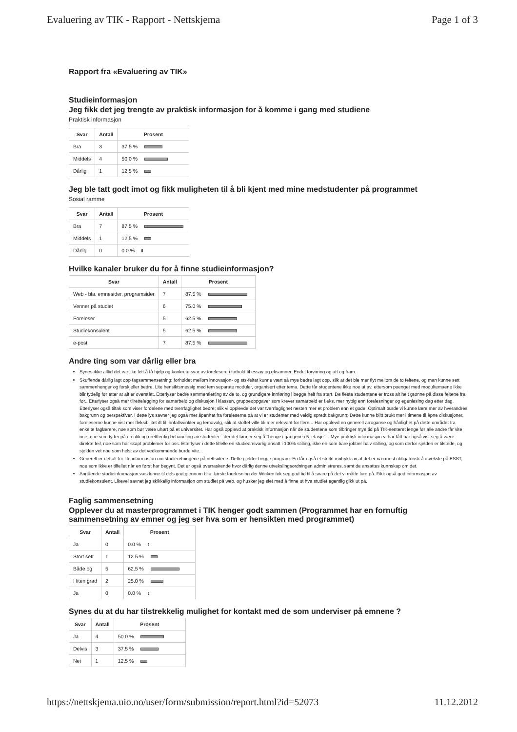Evaluering av TIK - Rapport - Nettskjema Page 1 of 3
Rapport fra «Evaluering av TIK»
Studieinformasjon
Jeg fikk det jeg trengte av praktisk informasjon for å komme i gang med studiene
Praktisk informasjon
| Svar | Antall | Prosent |
| --- | --- | --- |
| Bra | 3 | 37.5 % |
| Middels | 4 | 50.0 % |
| Dårlig | 1 | 12.5 % |
Jeg ble tatt godt imot og fikk muligheten til å bli kjent med mine medstudenter på programmet
Sosial ramme
| Svar | Antall | Prosent |
| --- | --- | --- |
| Bra | 7 | 87.5 % |
| Middels | 1 | 12.5 % |
| Dårlig | 0 | 0.0 % |
Hvilke kanaler bruker du for å finne studieinformasjon?
| Svar | Antall | Prosent |
| --- | --- | --- |
| Web - bla. emnesider, programsider | 7 | 87.5 % |
| Venner på studiet | 6 | 75.0 % |
| Foreleser | 5 | 62.5 % |
| Studiekonsulent | 5 | 62.5 % |
| e-post | 7 | 87.5 % |
Andre ting som var dårlig eller bra
Synes ikke alltid det var like lett å få hjelp og konkrete svar av forelesere i forhold til essay og eksamner. Endel forvirring og att og fram.
Skuffende dårlig lagt opp fagsammensetning: forholdet mellom innovasjon- og sts-feltet kunne vært så mye bedre lagt opp, slik at det ble mer flyt mellom de to feltene, og man kunne sett sammenhenger og forskjeller bedre. Lite hensiktsmessig med fem separate moduler, organisert etter tema. Dette får studentene ikke noe ut av, ettersom poenget med modultemaene ikke blir tydelig før etter at alt er overstått. Etterlyser bedre sammenfletting av de to, og grundigere innføring i begge helt fra start. De fleste studentene er tross alt helt grønne på disse feltene fra før.. Etterlyser også mer tilrettelegging for samarbeid og diskusjon i klassen, gruppeoppgaver som krever samarbeid er f.eks. mer nyttig enn forelesninger og egenlesing dag etter dag. Etterlyser også tiltak som viser fordelene med tverrfaglighet bedre; slik vi opplevde det var tverrfaglighet nesten mer et problem enn et gode. Optimalt burde vi kunne lære mer av hverandres bakgrunn og perspektiver. I dette lys savner jeg også mer åpenhet fra foreleserne på at vi er studenter med veldig spredt bakgrunn; Dette kunne blitt brukt mer i timene til åpne diskusjoner, foreleserne kunne vist mer fleksibilitet ift til innfallsvinkler og temavalg, slik at stoffet ville bli mer relevant for flere... Har opplevd en generell arroganse og hånlighet på dette området fra enkelte faglærere, noe som bør være uhørt på et universitet. Har også opplevd at praktisk informasjon når de studentene som tilbringer mye tid på TIK-senteret lenge før alle andre får vite noe, noe som tyder på en ulik og urettferdig behandling av studenter - der det lønner seg å "henge i gangene i 5. etasje"... Mye praktisk informasjon vi har fått har også vist seg å være direkte feil, noe som har skapt problemer for oss. Etterlyser i dette tilfelle en studieansvarlig ansatt i 100% stilling, ikke en som bare jobber halv stilling, og som derfor sjelden er tilstede, og sjelden vet noe som helst av det vedkommende burde vite...
Generelt er det alt for lite informasjon om studieretningene på nettsidene. Dette gjelder begge program. En får også et sterkt inntrykk av at det er nærmest obligatorisk å utveksle på ESST, noe som ikke er tilfellet når en først har begynt. Det er også overraskende hvor dårlig denne utvekslingsordningen administreres, samt de ansattes kunnskap om det.
Angående studieinformasjon var denne til dels god gjennom bl.a. første forelesning der Wicken tok seg god tid til å svare på det vi måtte lure på. Fikk også god informasjon av studiekonsulent. Likevel savnet jeg skikkelig informasjon om studiet på web, og husker jeg slet med å finne ut hva studiet egentlig gikk ut på.
Faglig sammensetning
Opplever du at masterprogrammet i TIK henger godt sammen (Programmet har en fornuftig sammensetning av emner og jeg ser hva som er hensikten med programmet)
| Svar | Antall | Prosent |
| --- | --- | --- |
| Ja | 0 | 0.0 % |
| Stort sett | 1 | 12.5 % |
| Både og | 5 | 62.5 % |
| I liten grad | 2 | 25.0 % |
| Ja | 0 | 0.0 % |
Synes du at du har tilstrekkelig mulighet for kontakt med de som underviser på emnene ?
| Svar | Antall | Prosent |
| --- | --- | --- |
| Ja | 4 | 50.0 % |
| Delvis | 3 | 37.5 % |
| Nei | 1 | 12.5 % |
https://nettskjema.uio.no/user/form/submission/report.html?id=52073 11.12.2012